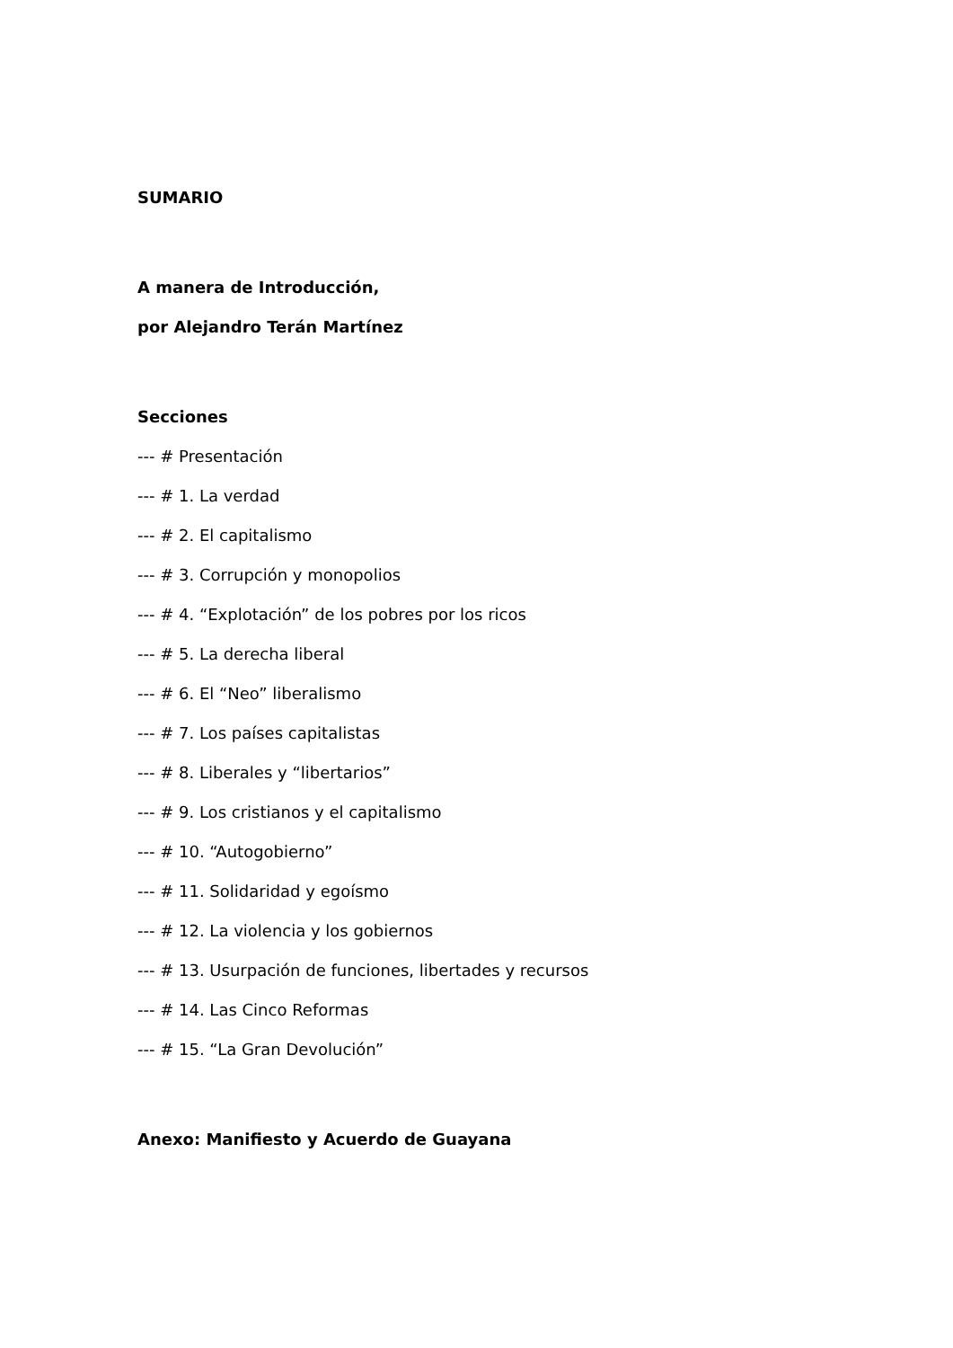SUMARIO
A manera de Introducción,
por Alejandro Terán Martínez
Secciones
--- # Presentación
--- # 1. La verdad
--- # 2. El capitalismo
--- # 3. Corrupción y monopolios
--- # 4. “Explotación” de los pobres por los ricos
--- # 5. La derecha liberal
--- # 6. El “Neo” liberalismo
--- # 7. Los países capitalistas
--- # 8. Liberales y “libertarios”
--- # 9. Los cristianos y el capitalismo
--- # 10. “Autogobierno”
--- # 11. Solidaridad y egoísmo
--- # 12. La violencia y los gobiernos
--- # 13. Usurpación de funciones, libertades y recursos
--- # 14. Las Cinco Reformas
--- # 15. “La Gran Devolución”
Anexo: Manifiesto y Acuerdo de Guayana